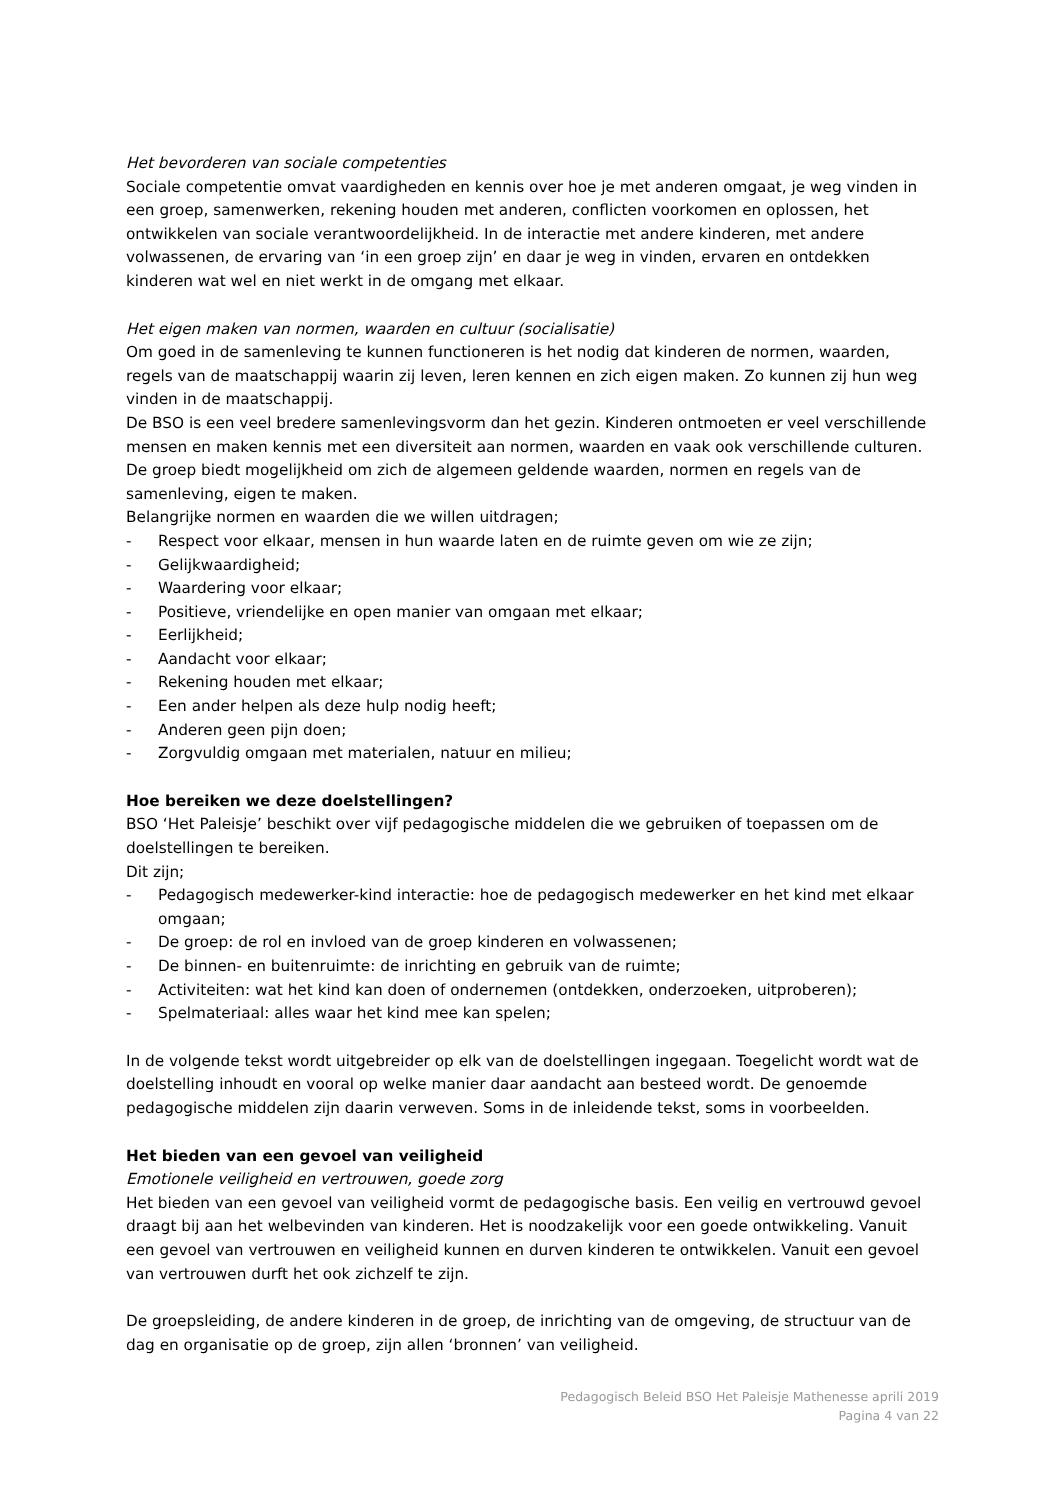Het bevorderen van sociale competenties
Sociale competentie omvat vaardigheden en kennis over hoe je met anderen omgaat, je weg vinden in een groep, samenwerken, rekening houden met anderen, conflicten voorkomen en oplossen, het ontwikkelen van sociale verantwoordelijkheid. In de interactie met andere kinderen, met andere volwassenen, de ervaring van ‘in een groep zijn’ en daar je weg in vinden, ervaren en ontdekken kinderen wat wel en niet werkt in de omgang met elkaar.
Het eigen maken van normen, waarden en cultuur (socialisatie)
Om goed in de samenleving te kunnen functioneren is het nodig dat kinderen de normen, waarden, regels van de maatschappij waarin zij leven, leren kennen en zich eigen maken. Zo kunnen zij hun weg vinden in de maatschappij.
De BSO is een veel bredere samenlevingsvorm dan het gezin. Kinderen ontmoeten er veel verschillende mensen en maken kennis met een diversiteit aan normen, waarden en vaak ook verschillende culturen. De groep biedt mogelijkheid om zich de algemeen geldende waarden, normen en regels van de samenleving, eigen te maken.
Belangrijke normen en waarden die we willen uitdragen;
- Respect voor elkaar, mensen in hun waarde laten en de ruimte geven om wie ze zijn;
- Gelijkwaardigheid;
- Waardering voor elkaar;
- Positieve, vriendelijke en open manier van omgaan met elkaar;
- Eerlijkheid;
- Aandacht voor elkaar;
- Rekening houden met elkaar;
- Een ander helpen als deze hulp nodig heeft;
- Anderen geen pijn doen;
- Zorgvuldig omgaan met materialen, natuur en milieu;
Hoe bereiken we deze doelstellingen?
BSO ‘Het Paleisje’ beschikt over vijf pedagogische middelen die we gebruiken of toepassen om de doelstellingen te bereiken.
Dit zijn;
- Pedagogisch medewerker-kind interactie: hoe de pedagogisch medewerker en het kind met elkaar omgaan;
- De groep: de rol en invloed van de groep kinderen en volwassenen;
- De binnen- en buitenruimte: de inrichting en gebruik van de ruimte;
- Activiteiten: wat het kind kan doen of ondernemen (ontdekken, onderzoeken, uitproberen);
- Spelmateriaal: alles waar het kind mee kan spelen;
In de volgende tekst wordt uitgebreider op elk van de doelstellingen ingegaan. Toegelicht wordt wat de doelstelling inhoudt en vooral op welke manier daar aandacht aan besteed wordt. De genoemde pedagogische middelen zijn daarin verweven. Soms in de inleidende tekst, soms in voorbeelden.
Het bieden van een gevoel van veiligheid
Emotionele veiligheid en vertrouwen, goede zorg
Het bieden van een gevoel van veiligheid vormt de pedagogische basis. Een veilig en vertrouwd gevoel draagt bij aan het welbevinden van kinderen. Het is noodzakelijk voor een goede ontwikkeling. Vanuit een gevoel van vertrouwen en veiligheid kunnen en durven kinderen te ontwikkelen. Vanuit een gevoel van vertrouwen durft het ook zichzelf te zijn.
De groepsleiding, de andere kinderen in de groep, de inrichting van de omgeving, de structuur van de dag en organisatie op de groep, zijn allen ‘bronnen’ van veiligheid.
Pedagogisch Beleid BSO Het Paleisje Mathenesse aprili 2019
Pagina 4 van 22